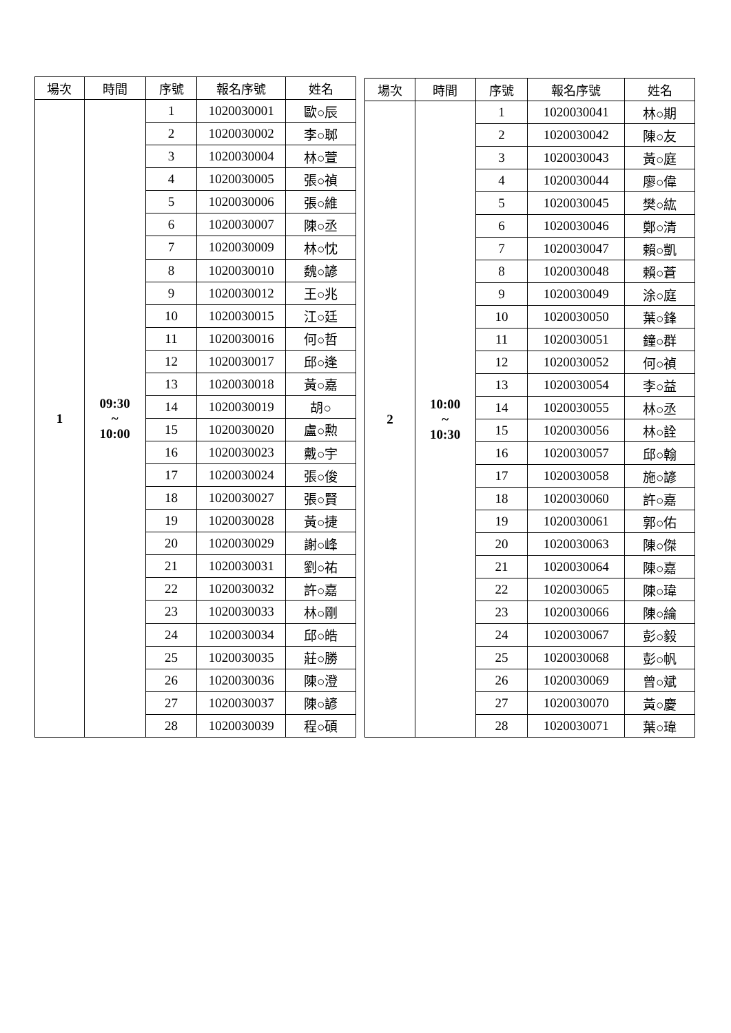| 場次 | 時間 | 序號 | 報名序號 | 姓名 |
| --- | --- | --- | --- | --- |
| 1 | 09:30 ~ 10:00 | 1 | 1020030001 | 歐○辰 |
| | | 2 | 1020030002 | 李○郰 |
| | | 3 | 1020030004 | 林○萱 |
| | | 4 | 1020030005 | 張○禎 |
| | | 5 | 1020030006 | 張○維 |
| | | 6 | 1020030007 | 陳○丞 |
| | | 7 | 1020030009 | 林○忱 |
| | | 8 | 1020030010 | 魏○諺 |
| | | 9 | 1020030012 | 王○兆 |
| | | 10 | 1020030015 | 江○廷 |
| | | 11 | 1020030016 | 何○哲 |
| | | 12 | 1020030017 | 邱○逢 |
| | | 13 | 1020030018 | 黃○嘉 |
| | | 14 | 1020030019 | 胡○ |
| | | 15 | 1020030020 | 盧○勲 |
| | | 16 | 1020030023 | 戴○宇 |
| | | 17 | 1020030024 | 張○俊 |
| | | 18 | 1020030027 | 張○賢 |
| | | 19 | 1020030028 | 黃○捷 |
| | | 20 | 1020030029 | 謝○峰 |
| | | 21 | 1020030031 | 劉○祐 |
| | | 22 | 1020030032 | 許○嘉 |
| | | 23 | 1020030033 | 林○剛 |
| | | 24 | 1020030034 | 邱○皓 |
| | | 25 | 1020030035 | 莊○勝 |
| | | 26 | 1020030036 | 陳○澄 |
| | | 27 | 1020030037 | 陳○諺 |
| | | 28 | 1020030039 | 程○碩 |
| 場次 | 時間 | 序號 | 報名序號 | 姓名 |
| --- | --- | --- | --- | --- |
| 2 | 10:00 ~ 10:30 | 1 | 1020030041 | 林○期 |
| | | 2 | 1020030042 | 陳○友 |
| | | 3 | 1020030043 | 黃○庭 |
| | | 4 | 1020030044 | 廖○偉 |
| | | 5 | 1020030045 | 樊○紘 |
| | | 6 | 1020030046 | 鄭○清 |
| | | 7 | 1020030047 | 賴○凱 |
| | | 8 | 1020030048 | 賴○蒼 |
| | | 9 | 1020030049 | 涂○庭 |
| | | 10 | 1020030050 | 葉○鋒 |
| | | 11 | 1020030051 | 鐘○群 |
| | | 12 | 1020030052 | 何○禎 |
| | | 13 | 1020030054 | 李○益 |
| | | 14 | 1020030055 | 林○丞 |
| | | 15 | 1020030056 | 林○詮 |
| | | 16 | 1020030057 | 邱○翰 |
| | | 17 | 1020030058 | 施○諺 |
| | | 18 | 1020030060 | 許○嘉 |
| | | 19 | 1020030061 | 郭○佑 |
| | | 20 | 1020030063 | 陳○傑 |
| | | 21 | 1020030064 | 陳○嘉 |
| | | 22 | 1020030065 | 陳○瑋 |
| | | 23 | 1020030066 | 陳○綸 |
| | | 24 | 1020030067 | 彭○毅 |
| | | 25 | 1020030068 | 彭○帆 |
| | | 26 | 1020030069 | 曾○斌 |
| | | 27 | 1020030070 | 黃○慶 |
| | | 28 | 1020030071 | 葉○瑋 |